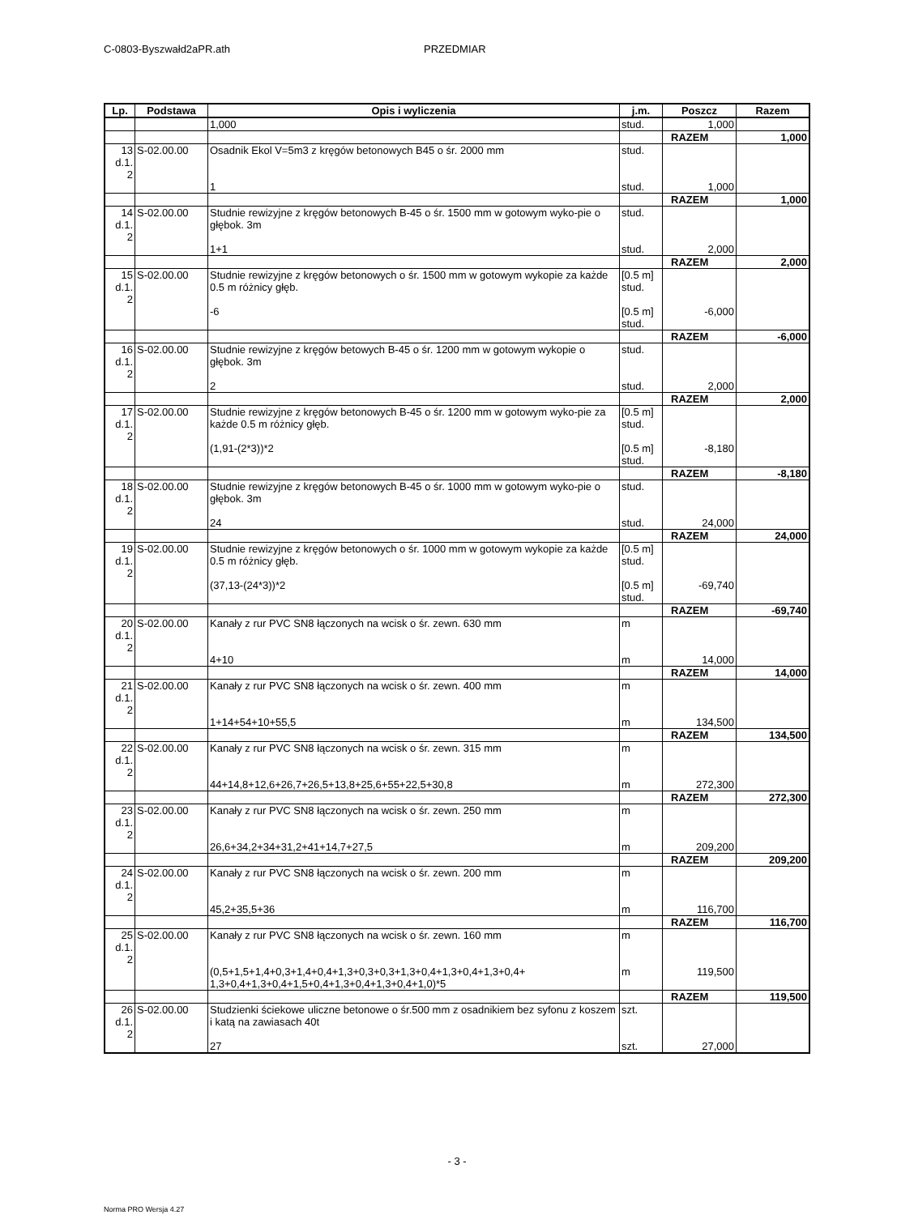C-0803-Byszwałd2aPR.ath PRZEDMIAR
| Lp. | Podstawa | Opis i wyliczenia | j.m. | Poszcz | Razem |
| --- | --- | --- | --- | --- | --- |
| | | 1,000 | stud. | 1,000 | |
| | | | | RAZEM | 1,000 |
| 13 d.1. 2 | S-02.00.00 | Osadnik Ekol V=5m3 z kręgów betonowych B45 o śr. 2000 mm 1 | stud. stud. | 1,000 | |
| | | | | RAZEM | 1,000 |
| 14 d.1. 2 | S-02.00.00 | Studnie rewizyjne z kręgów betonowych B-45 o śr. 1500 mm w gotowym wyko-pie o głębok. 3m 1+1 | stud. stud. | 2,000 | |
| | | | | RAZEM | 2,000 |
| 15 d.1. 2 | S-02.00.00 | Studnie rewizyjne z kręgów betonowych o śr. 1500 mm w gotowym wykopie za każde 0.5 m różnicy głęb. -6 | [0.5 m] stud. [0.5 m] stud. | -6,000 | |
| | | | | RAZEM | -6,000 |
| 16 d.1. 2 | S-02.00.00 | Studnie rewizyjne z kręgów betowych B-45 o śr. 1200 mm w gotowym wykopie o głębok. 3m 2 | stud. stud. | 2,000 | |
| | | | | RAZEM | 2,000 |
| 17 d.1. 2 | S-02.00.00 | Studnie rewizyjne z kręgów betonowych B-45 o śr. 1200 mm w gotowym wyko-pie za każde 0.5 m różnicy głęb. (1,91-(2*3))*2 | [0.5 m] stud. [0.5 m] stud. | -8,180 | |
| | | | | RAZEM | -8,180 |
| 18 d.1. 2 | S-02.00.00 | Studnie rewizyjne z kręgów betonowych B-45 o śr. 1000 mm w gotowym wyko-pie o głębok. 3m 24 | stud. stud. | 24,000 | |
| | | | | RAZEM | 24,000 |
| 19 d.1. 2 | S-02.00.00 | Studnie rewizyjne z kręgów betonowych o śr. 1000 mm w gotowym wykopie za każde 0.5 m różnicy głęb. (37,13-(24*3))*2 | [0.5 m] stud. [0.5 m] stud. | -69,740 | |
| | | | | RAZEM | -69,740 |
| 20 d.1. 2 | S-02.00.00 | Kanały z rur PVC SN8 łączonych na wcisk o śr. zewn. 630 mm 4+10 | m m | 14,000 | |
| | | | | RAZEM | 14,000 |
| 21 d.1. 2 | S-02.00.00 | Kanały z rur PVC SN8 łączonych na wcisk o śr. zewn. 400 mm 1+14+54+10+55,5 | m m | 134,500 | |
| | | | | RAZEM | 134,500 |
| 22 d.1. 2 | S-02.00.00 | Kanały z rur PVC SN8 łączonych na wcisk o śr. zewn. 315 mm 44+14,8+12,6+26,7+26,5+13,8+25,6+55+22,5+30,8 | m m | 272,300 | |
| | | | | RAZEM | 272,300 |
| 23 d.1. 2 | S-02.00.00 | Kanały z rur PVC SN8 łączonych na wcisk o śr. zewn. 250 mm 26,6+34,2+34+31,2+41+14,7+27,5 | m m | 209,200 | |
| | | | | RAZEM | 209,200 |
| 24 d.1. 2 | S-02.00.00 | Kanały z rur PVC SN8 łączonych na wcisk o śr. zewn. 200 mm 45,2+35,5+36 | m m | 116,700 | |
| | | | | RAZEM | 116,700 |
| 25 d.1. 2 | S-02.00.00 | Kanały z rur PVC SN8 łączonych na wcisk o śr. zewn. 160 mm (0,5+1,5+1,4+0,3+1,4+0,4+1,3+0,3+0,3+1,3+0,4+1,3+0,4+1,3+0,4+ 1,3+0,4+1,3+0,4+1,5+0,4+1,3+0,4+1,3+0,4+1,0)*5 | m m | 119,500 | |
| | | | | RAZEM | 119,500 |
| 26 d.1. 2 | S-02.00.00 | Studzienki ściekowe uliczne betonowe o śr.500 mm z osadnikiem bez syfonu z koszem i katą na zawiasach 40t 27 | szt. szt. | 27,000 | |
- 3 -
Norma PRO Wersja 4.27